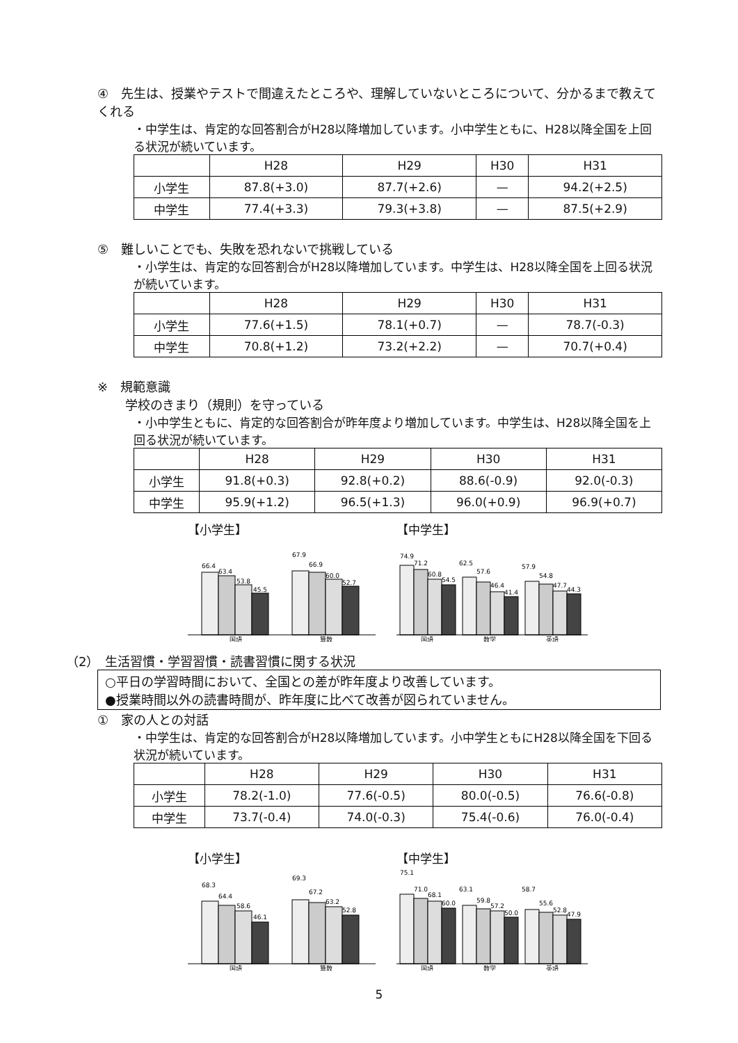④　先生は、授業やテストで間違えたところや、理解していないところについて、分かるまで教えてくれる
・中学生は、肯定的な回答割合がH28以降増加しています。小中学生ともに、H28以降全国を上回る状況が続いています。
| | H28 | H29 | H30 | H31 |
| --- | --- | --- | --- | --- |
| 小学生 | 87.8(+3.0) | 87.7(+2.6) | — | 94.2(+2.5) |
| 中学生 | 77.4(+3.3) | 79.3(+3.8) | — | 87.5(+2.9) |
⑤　難しいことでも、失敗を恐れないで挑戦している
・小学生は、肯定的な回答割合がH28以降増加しています。中学生は、H28以降全国を上回る状況が続いています。
| | H28 | H29 | H30 | H31 |
| --- | --- | --- | --- | --- |
| 小学生 | 77.6(+1.5) | 78.1(+0.7) | — | 78.7(-0.3) |
| 中学生 | 70.8(+1.2) | 73.2(+2.2) | — | 70.7(+0.4) |
※　規範意識
学校のきまり（規則）を守っている
・小中学生ともに、肯定的な回答割合が昨年度より増加しています。中学生は、H28以降全国を上回る状況が続いています。
| | H28 | H29 | H30 | H31 |
| --- | --- | --- | --- | --- |
| 小学生 | 91.8(+0.3) | 92.8(+0.2) | 88.6(-0.9) | 92.0(-0.3) |
| 中学生 | 95.9(+1.2) | 96.5(+1.3) | 96.0(+0.9) | 96.9(+0.7) |
【小学生】
66.4
63.4
53.8
45.5
67.9
66.9
60.0
52.7
国語
算数
【中学生】
74.9
71.2
60.8
54.5
62.5
57.6
46.4
41.4
57.9
54.8
47.7
44.3
国語
数学
英語
（2）　生活習慣・学習習慣・読書習慣に関する状況
○平日の学習時間において、全国との差が昨年度より改善しています。
●授業時間以外の読書時間が、昨年度に比べて改善が図られていません。
①　家の人との対話
・中学生は、肯定的な回答割合がH28以降増加しています。小中学生ともにH28以降全国を下回る状況が続いています。
| | H28 | H29 | H30 | H31 |
| --- | --- | --- | --- | --- |
| 小学生 | 78.2(-1.0) | 77.6(-0.5) | 80.0(-0.5) | 76.6(-0.8) |
| 中学生 | 73.7(-0.4) | 74.0(-0.3) | 75.4(-0.6) | 76.0(-0.4) |
【小学生】
68.3
64.4
58.6
46.1
69.3
67.2
63.2
52.8
国語
算数
【中学生】
75.1
71.0
68.1
60.0
63.1
59.8
57.2
50.0
58.7
55.6
52.8
47.9
国語
数学
英語
5